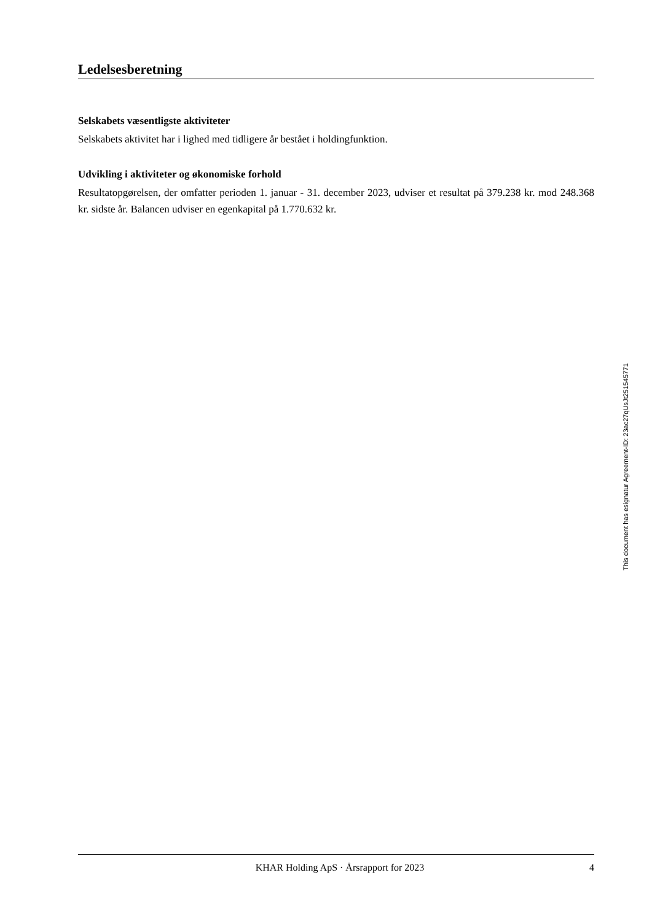Ledelsesberetning
Selskabets væsentligste aktiviteter
Selskabets aktivitet har i lighed med tidligere år bestået i holdingfunktion.
Udvikling i aktiviteter og økonomiske forhold
Resultatopgørelsen, der omfatter perioden 1. januar - 31. december 2023, udviser et resultat på 379.238 kr. mod 248.368 kr. sidste år. Balancen udviser en egenkapital på 1.770.632 kr.
This document has esignatur Agreement-ID: 23ac27qUsJt251545771
KHAR Holding ApS · Årsrapport for 2023 4